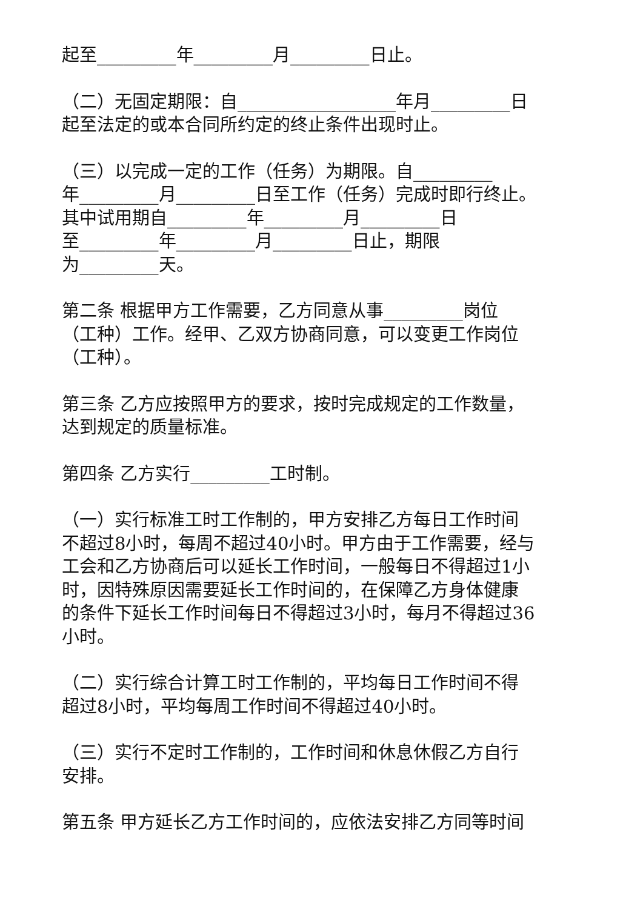起至_________年_________月_________日止。
（二）无固定期限：自__________________年月_________日
起至法定的或本合同所约定的终止条件出现时止。
（三）以完成一定的工作（任务）为期限。自_________
年_________月_________日至工作（任务）完成时即行终止。
其中试用期自_________年_________月_________日
至_________年_________月_________日止，期限
为_________天。
第二条 根据甲方工作需要，乙方同意从事_________岗位
（工种）工作。经甲、乙双方协商同意，可以变更工作岗位
（工种）。
第三条 乙方应按照甲方的要求，按时完成规定的工作数量，
达到规定的质量标准。
第四条 乙方实行_________工时制。
（一）实行标准工时工作制的，甲方安排乙方每日工作时间
不超过8小时，每周不超过40小时。甲方由于工作需要，经与
工会和乙方协商后可以延长工作时间，一般每日不得超过1小
时，因特殊原因需要延长工作时间的，在保障乙方身体健康
的条件下延长工作时间每日不得超过3小时，每月不得超过36
小时。
（二）实行综合计算工时工作制的，平均每日工作时间不得
超过8小时，平均每周工作时间不得超过40小时。
（三）实行不定时工作制的，工作时间和休息休假乙方自行
安排。
第五条 甲方延长乙方工作时间的，应依法安排乙方同等时间